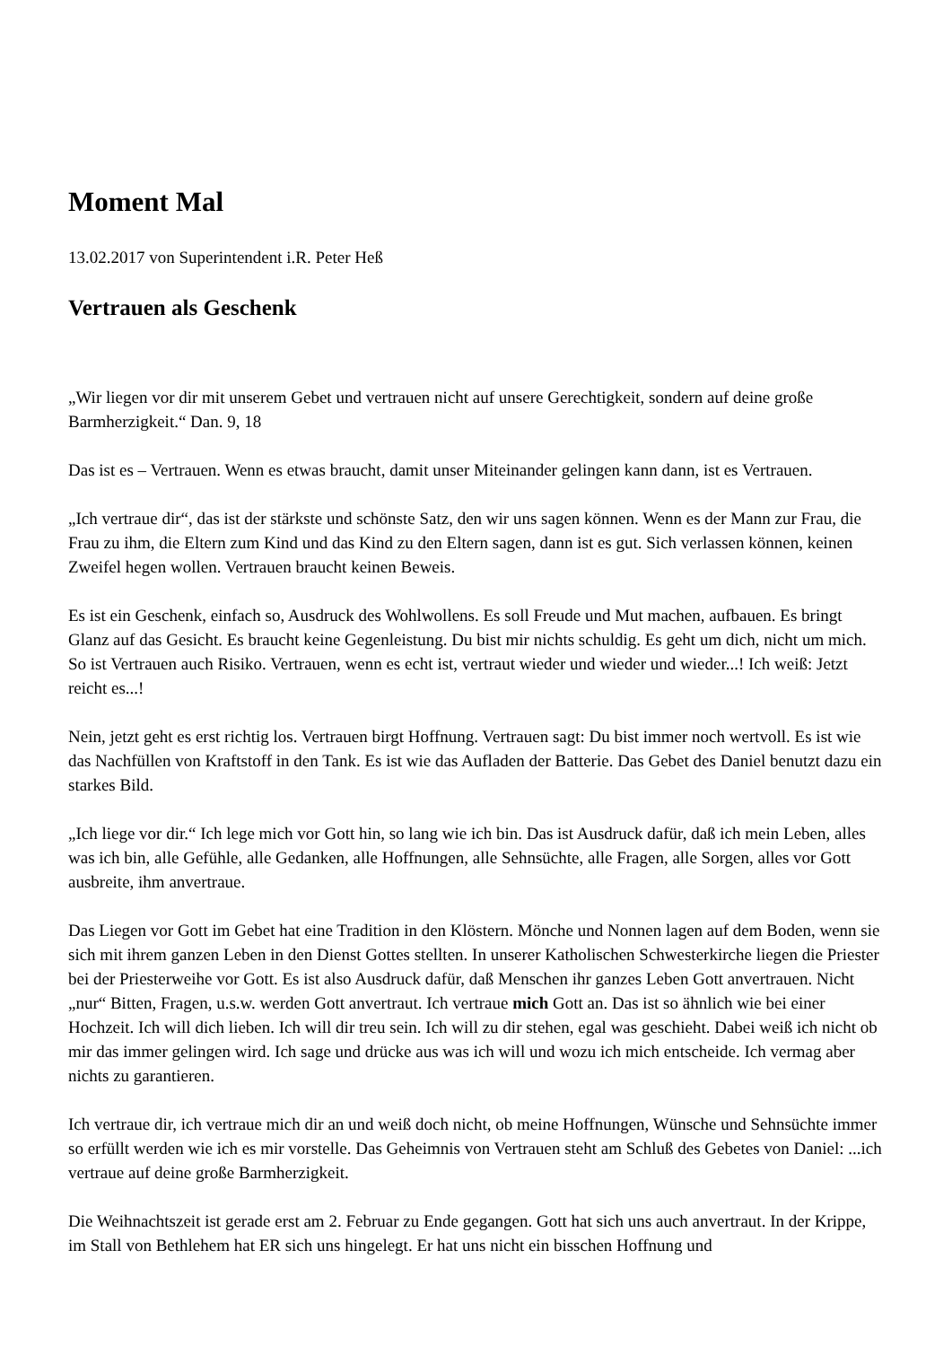Moment Mal
13.02.2017 von Superintendent i.R. Peter Heß
Vertrauen als Geschenk
„Wir liegen vor dir mit unserem Gebet und vertrauen nicht auf unsere Gerechtigkeit, sondern auf deine große Barmherzigkeit.“ Dan. 9, 18
Das ist es – Vertrauen. Wenn es etwas braucht, damit unser Miteinander gelingen kann dann, ist es Vertrauen.
„Ich vertraue dir“, das ist der stärkste und schönste Satz, den wir uns sagen können. Wenn es der Mann zur Frau, die Frau zu ihm, die Eltern zum Kind und das Kind zu den Eltern sagen, dann ist es gut. Sich verlassen können, keinen Zweifel hegen wollen. Vertrauen braucht keinen Beweis.
Es ist ein Geschenk, einfach so, Ausdruck des Wohlwollens. Es soll Freude und Mut machen, aufbauen. Es bringt Glanz auf das Gesicht. Es braucht keine Gegenleistung. Du bist mir nichts schuldig. Es geht um dich, nicht um mich. So ist Vertrauen auch Risiko. Vertrauen, wenn es echt ist, vertraut wieder und wieder und wieder...! Ich weiß: Jetzt reicht es...!
Nein, jetzt geht es erst richtig los. Vertrauen birgt Hoffnung. Vertrauen sagt: Du bist immer noch wertvoll. Es ist wie das Nachfüllen von Kraftstoff in den Tank. Es ist wie das Aufladen der Batterie. Das Gebet des Daniel benutzt dazu ein starkes Bild.
„Ich liege vor dir.“ Ich lege mich vor Gott hin, so lang wie ich bin. Das ist Ausdruck dafür, daß ich mein Leben, alles was ich bin, alle Gefühle, alle Gedanken, alle Hoffnungen, alle Sehnsüchte, alle Fragen, alle Sorgen, alles vor Gott ausbreite, ihm anvertraue.
Das Liegen vor Gott im Gebet hat eine Tradition in den Klöstern. Mönche und Nonnen lagen auf dem Boden, wenn sie sich mit ihrem ganzen Leben in den Dienst Gottes stellten. In unserer Katholischen Schwesterkirche liegen die Priester bei der Priesterweihe vor Gott. Es ist also Ausdruck dafür, daß Menschen ihr ganzes Leben Gott anvertrauen. Nicht „nur“ Bitten, Fragen, u.s.w. werden Gott anvertraut. Ich vertraue mich Gott an. Das ist so ähnlich wie bei einer Hochzeit. Ich will dich lieben. Ich will dir treu sein. Ich will zu dir stehen, egal was geschieht. Dabei weiß ich nicht ob mir das immer gelingen wird. Ich sage und drücke aus was ich will und wozu ich mich entscheide. Ich vermag aber nichts zu garantieren.
Ich vertraue dir, ich vertraue mich dir an und weiß doch nicht, ob meine Hoffnungen, Wünsche und Sehnsüchte immer so erfüllt werden wie ich es mir vorstelle. Das Geheimnis von Vertrauen steht am Schluß des Gebetes von Daniel: ...ich vertraue auf deine große Barmherzigkeit.
Die Weihnachtszeit ist gerade erst am 2. Februar zu Ende gegangen. Gott hat sich uns auch anvertraut. In der Krippe, im Stall von Bethlehem hat ER sich uns hingelegt. Er hat uns nicht ein bisschen Hoffnung und